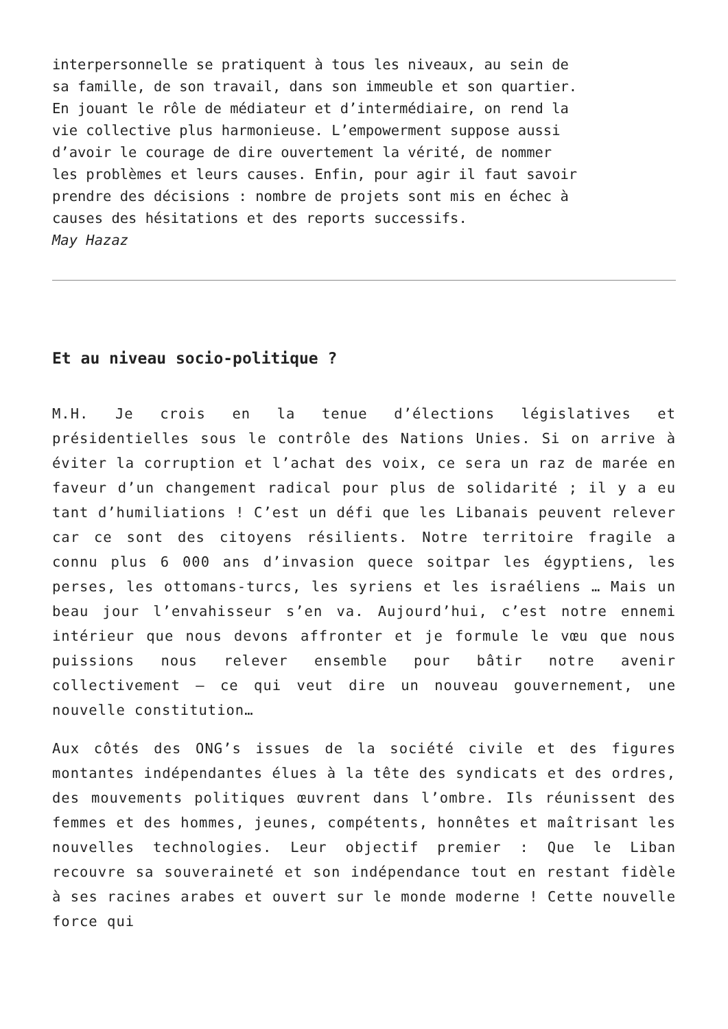interpersonnelle se pratiquent à tous les niveaux, au sein de sa famille, de son travail, dans son immeuble et son quartier. En jouant le rôle de médiateur et d’intermédiaire, on rend la vie collective plus harmonieuse. L’empowerment suppose aussi d’avoir le courage de dire ouvertement la vérité, de nommer les problèmes et leurs causes. Enfin, pour agir il faut savoir prendre des décisions : nombre de projets sont mis en échec à causes des hésitations et des reports successifs.
May Hazaz
Et au niveau socio-politique ?
M.H. Je crois en la tenue d’élections législatives et présidentielles sous le contrôle des Nations Unies. Si on arrive à éviter la corruption et l’achat des voix, ce sera un raz de marée en faveur d’un changement radical pour plus de solidarité ; il y a eu tant d’humiliations ! C’est un défi que les Libanais peuvent relever car ce sont des citoyens résilients. Notre territoire fragile a connu plus 6 000 ans d’invasion quece soitpar les égyptiens, les perses, les ottomans-turcs, les syriens et les israéliens … Mais un beau jour l’envahisseur s’en va. Aujourd’hui, c’est notre ennemi intérieur que nous devons affronter et je formule le vœu que nous puissions nous relever ensemble pour bâtir notre avenir collectivement – ce qui veut dire un nouveau gouvernement, une nouvelle constitution…
Aux côtés des ONG’s issues de la société civile et des figures montantes indépendantes élues à la tête des syndicats et des ordres, des mouvements politiques œuvrent dans l’ombre. Ils réunissent des femmes et des hommes, jeunes, compétents, honnêtes et maîtrisant les nouvelles technologies. Leur objectif premier : Que le Liban recouvre sa souveraineté et son indépendance tout en restant fidèle à ses racines arabes et ouvert sur le monde moderne ! Cette nouvelle force qui